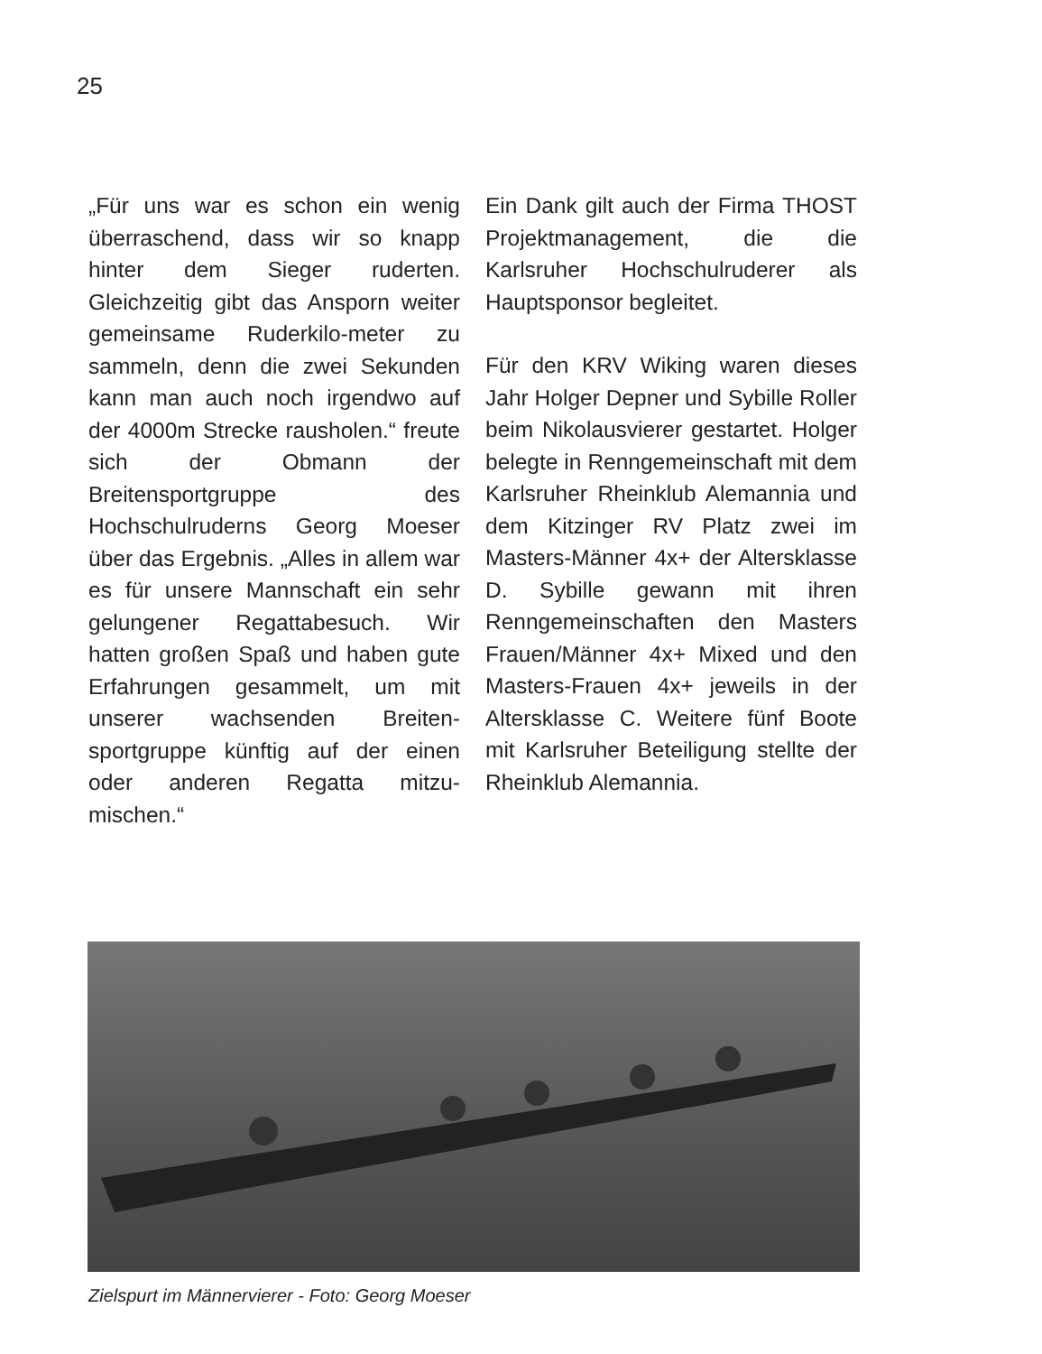25
„Für uns war es schon ein wenig überraschend, dass wir so knapp hinter dem Sieger ruderten. Gleichzeitig gibt das Ansporn weiter gemeinsame Ruderkilo-meter zu sammeln, denn die zwei Sekunden kann man auch noch irgendwo auf der 4000m Strecke rausholen.“ freute sich der Obmann der Breitensportgruppe des Hochschulruderns Georg Moeser über das Ergebnis. „Alles in allem war es für unsere Mannschaft ein sehr gelungener Regattabesuch. Wir hatten großen Spaß und haben gute Erfahrungen gesammelt, um mit unserer wachsenden Breiten-sportgruppe künftig auf der einen oder anderen Regatta mitzu-mischen.“
Ein Dank gilt auch der Firma THOST Projektmanagement, die die Karlsruher Hochschulruderer als Hauptsponsor begleitet.
Für den KRV Wiking waren dieses Jahr Holger Depner und Sybille Roller beim Nikolausvierer gestartet. Holger belegte in Renngemeinschaft mit dem Karlsruher Rheinklub Alemannia und dem Kitzinger RV Platz zwei im Masters-Männer 4x+ der Altersklasse D. Sybille gewann mit ihren Renngemeinschaften den Masters Frauen/Männer 4x+ Mixed und den Masters-Frauen 4x+ jeweils in der Altersklasse C. Weitere fünf Boote mit Karlsruher Beteiligung stellte der Rheinklub Alemannia.
Zielspurt im Männervierer - Foto: Georg Moeser